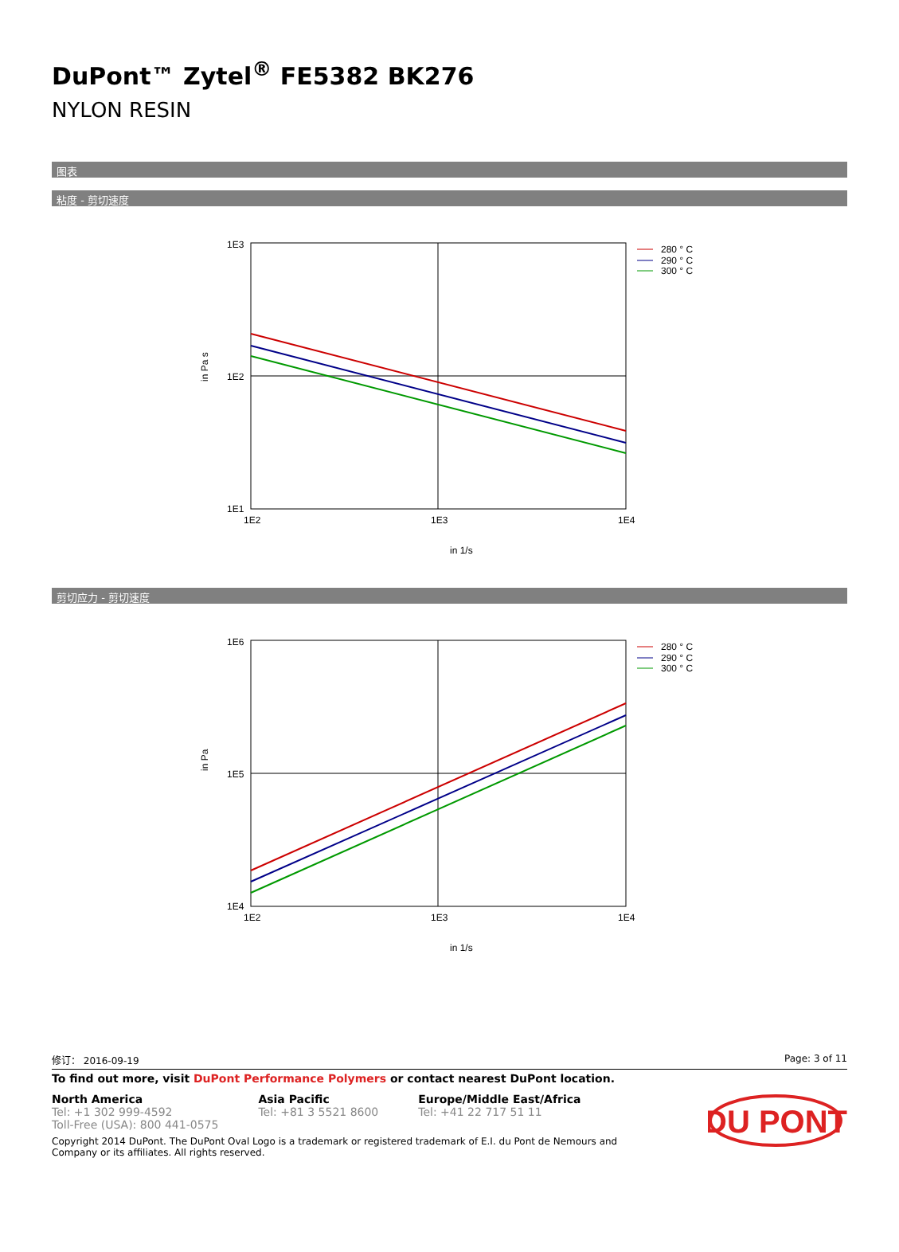DuPont™ Zytel<sup>®</sup> FE5382 BK276
NYLON RESIN
图表
粘度 - 剪切速度
1E3
1E2
1E1
1E2
1E3
1E4
in 1/s
in Pa s
280 ° C
290 ° C
300 ° C
剪切应力 - 剪切速度
1E6
1E5
1E4
1E2
1E3
1E4
in 1/s
in Pa
280 ° C
290 ° C
300 ° C
修订： 2016-09-19 Page: 3 of 11
To find out more, visit DuPont Performance Polymers or contact nearest DuPont location.
North America
Tel: +1 302 999-4592
Toll-Free (USA): 800 441-0575
Asia Pacific
Tel: +81 3 5521 8600
Europe/Middle East/Africa
Tel: +41 22 717 51 11
Copyright 2014 DuPont. The DuPont Oval Logo is a trademark or registered trademark of E.I. du Pont de Nemours and Company or its affiliates. All rights reserved.
DU PONT